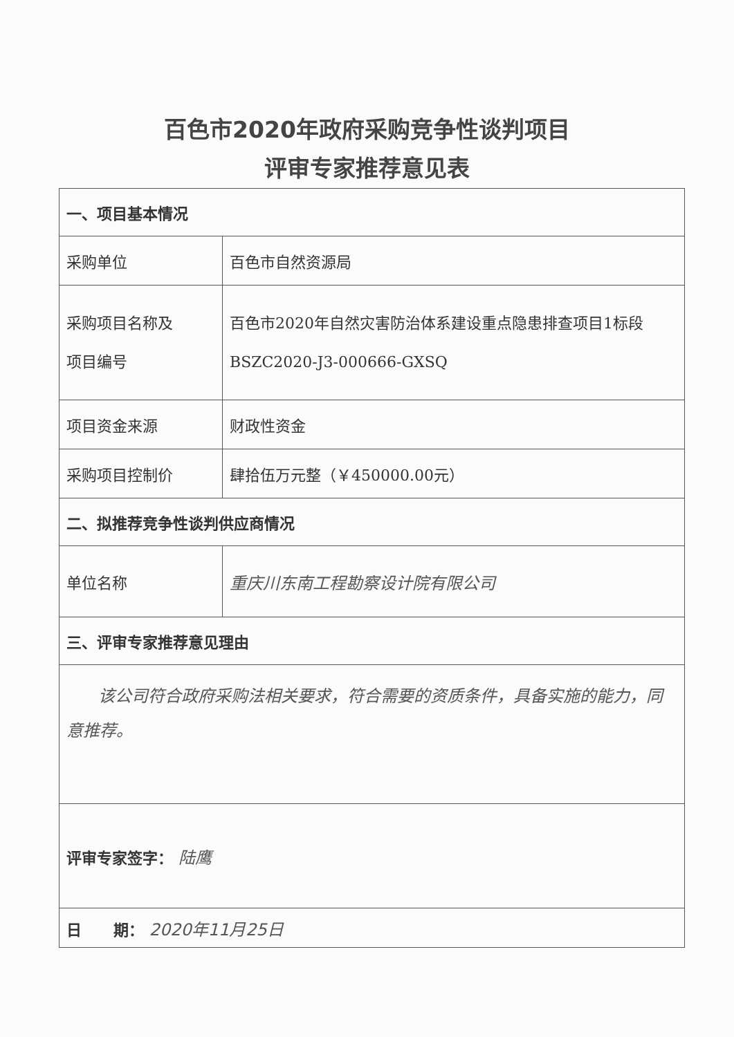百色市2020年政府采购竞争性谈判项目
评审专家推荐意见表
| 一、项目基本情况 | |
| 采购单位 | 百色市自然资源局 |
| 采购项目名称及 项目编号 | 百色市2020年自然灾害防治体系建设重点隐患排查项目1标段 BSZC2020-J3-000666-GXSQ |
| 项目资金来源 | 财政性资金 |
| 采购项目控制价 | 肆拾伍万元整（￥450000.00元） |
| 二、拟推荐竞争性谈判供应商情况 | |
| 单位名称 | 重庆川东南工程勘察设计院有限公司 |
| 三、评审专家推荐意见理由 | |
| 该公司符合政府采购法相关要求，符合需要的资质条件，具备实施的能力，同意推荐。 | |
| 评审专家签字： 陆鹰 | |
| 日 期： 2020年11月25日 | |